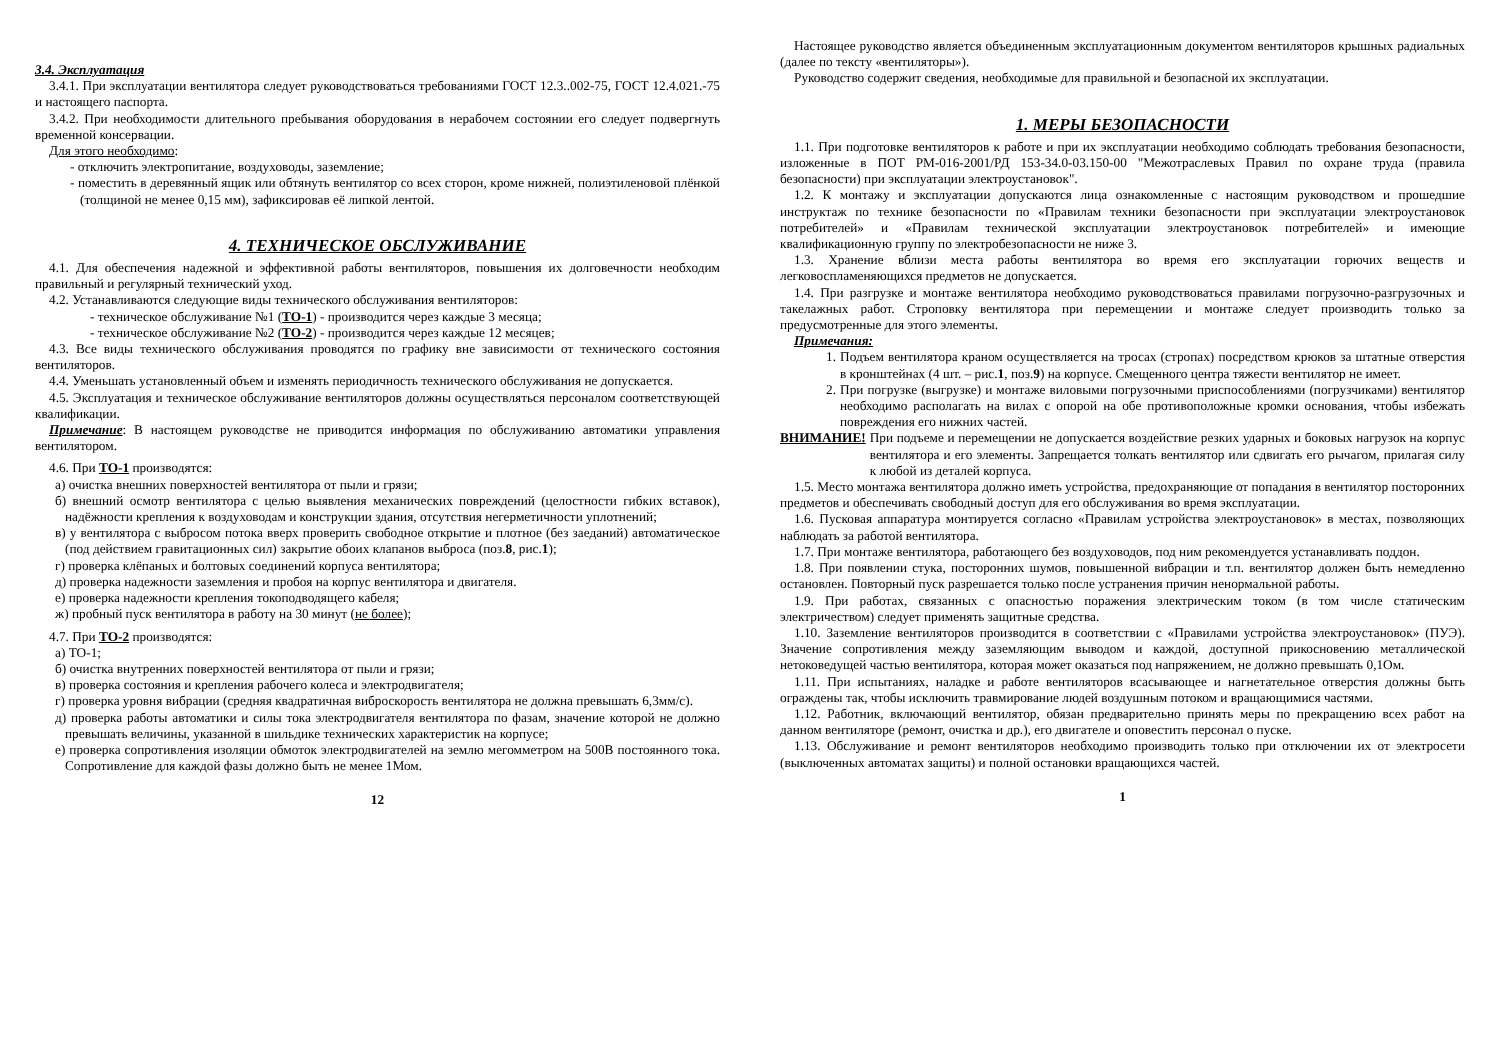3.4. Эксплуатация
3.4.1. При эксплуатации вентилятора следует руководствоваться требованиями ГОСТ 12.3..002-75, ГОСТ 12.4.021.-75 и настоящего паспорта.
3.4.2. При необходимости длительного пребывания оборудования в нерабочем состоянии его следует подвергнуть временной консервации.
Для этого необходимо:
- отключить электропитание, воздуховоды, заземление;
- поместить в деревянный ящик или обтянуть вентилятор со всех сторон, кроме нижней, полиэтиленовой плёнкой (толщиной не менее 0,15 мм), зафиксировав её липкой лентой.
4. ТЕХНИЧЕСКОЕ ОБСЛУЖИВАНИЕ
4.1. Для обеспечения надежной и эффективной работы вентиляторов, повышения их долговечности необходим правильный и регулярный технический уход.
4.2. Устанавливаются следующие виды технического обслуживания вентиляторов:
- техническое обслуживание №1 (ТО-1) - производится через каждые 3 месяца;
- техническое обслуживание №2 (ТО-2) - производится через каждые 12 месяцев;
4.3. Все виды технического обслуживания проводятся по графику вне зависимости от технического состояния вентиляторов.
4.4. Уменьшать установленный объем и изменять периодичность технического обслуживания не допускается.
4.5. Эксплуатация и техническое обслуживание вентиляторов должны осуществляться персоналом соответствующей квалификации.
Примечание: В настоящем руководстве не приводится информация по обслуживанию автоматики управления вентилятором.
4.6. При ТО-1 производятся:
а) очистка внешних поверхностей вентилятора от пыли и грязи;
б) внешний осмотр вентилятора с целью выявления механических повреждений (целостности гибких вставок), надёжности крепления к воздуховодам и конструкции здания, отсутствия негерметичности уплотнений;
в) у вентилятора с выбросом потока вверх проверить свободное открытие и плотное (без заеданий) автоматическое (под действием гравитационных сил) закрытие обоих клапанов выброса (поз.8, рис.1);
г) проверка клёпаных и болтовых соединений корпуса вентилятора;
д) проверка надежности заземления и пробоя на корпус вентилятора и двигателя.
е) проверка надежности крепления токоподводящего кабеля;
ж) пробный пуск вентилятора в работу на 30 минут (не более);
4.7. При ТО-2 производятся:
а) ТО-1;
б) очистка внутренних поверхностей вентилятора от пыли и грязи;
в) проверка состояния и крепления рабочего колеса и электродвигателя;
г) проверка уровня вибрации (средняя квадратичная виброскорость вентилятора не должна превышать 6,3мм/с).
д) проверка работы автоматики и силы тока электродвигателя вентилятора по фазам, значение которой не должно превышать величины, указанной в шильдике технических характеристик на корпусе;
е) проверка сопротивления изоляции обмоток электродвигателей на землю мегомметром на 500В постоянного тока. Сопротивление для каждой фазы должно быть не менее 1Мом.
12
Настоящее руководство является объединенным эксплуатационным документом вентиляторов крышных радиальных (далее по тексту «вентиляторы»).
Руководство содержит сведения, необходимые для правильной и безопасной их эксплуатации.
1. МЕРЫ БЕЗОПАСНОСТИ
1.1. При подготовке вентиляторов к работе и при их эксплуатации необходимо соблюдать требования безопасности, изложенные в ПОТ РМ-016-2001/РД 153-34.0-03.150-00 "Межотраслевых Правил по охране труда (правила безопасности) при эксплуатации электроустановок".
1.2. К монтажу и эксплуатации допускаются лица ознакомленные с настоящим руководством и прошедшие инструктаж по технике безопасности по «Правилам техники безопасности при эксплуатации электроустановок потребителей» и «Правилам технической эксплуатации электроустановок потребителей» и имеющие квалификационную группу по электробезопасности не ниже 3.
1.3. Хранение вблизи места работы вентилятора во время его эксплуатации горючих веществ и легковоспламеняющихся предметов не допускается.
1.4. При разгрузке и монтаже вентилятора необходимо руководствоваться правилами погрузочно-разгрузочных и такелажных работ. Строповку вентилятора при перемещении и монтаже следует производить только за предусмотренные для этого элементы.
Примечания:
1. Подъем вентилятора краном осуществляется на тросах (стропах) посредством крюков за штатные отверстия в кронштейнах (4 шт. – рис.1, поз.9) на корпусе. Смещенного центра тяжести вентилятор не имеет.
2. При погрузке (выгрузке) и монтаже виловыми погрузочными приспособлениями (погрузчиками) вентилятор необходимо располагать на вилах с опорой на обе противоположные кромки основания, чтобы избежать повреждения его нижних частей.
ВНИМАНИЕ! При подъеме и перемещении не допускается воздействие резких ударных и боковых нагрузок на корпус вентилятора и его элементы. Запрещается толкать вентилятор или сдвигать его рычагом, прилагая силу к любой из деталей корпуса.
1.5. Место монтажа вентилятора должно иметь устройства, предохраняющие от попадания в вентилятор посторонних предметов и обеспечивать свободный доступ для его обслуживания во время эксплуатации.
1.6. Пусковая аппаратура монтируется согласно «Правилам устройства электроустановок» в местах, позволяющих наблюдать за работой вентилятора.
1.7. При монтаже вентилятора, работающего без воздуховодов, под ним рекомендуется устанавливать поддон.
1.8. При появлении стука, посторонних шумов, повышенной вибрации и т.п. вентилятор должен быть немедленно остановлен. Повторный пуск разрешается только после устранения причин ненормальной работы.
1.9. При работах, связанных с опасностью поражения электрическим током (в том числе статическим электричеством) следует применять защитные средства.
1.10. Заземление вентиляторов производится в соответствии с «Правилами устройства электроустановок» (ПУЭ). Значение сопротивления между заземляющим выводом и каждой, доступной прикосновению металлической нетоковедущей частью вентилятора, которая может оказаться под напряжением, не должно превышать 0,1Ом.
1.11. При испытаниях, наладке и работе вентиляторов всасывающее и нагнетательное отверстия должны быть ограждены так, чтобы исключить травмирование людей воздушным потоком и вращающимися частями.
1.12. Работник, включающий вентилятор, обязан предварительно принять меры по прекращению всех работ на данном вентиляторе (ремонт, очистка и др.), его двигателе и оповестить персонал о пуске.
1.13. Обслуживание и ремонт вентиляторов необходимо производить только при отключении их от электросети (выключенных автоматах защиты) и полной остановки вращающихся частей.
1